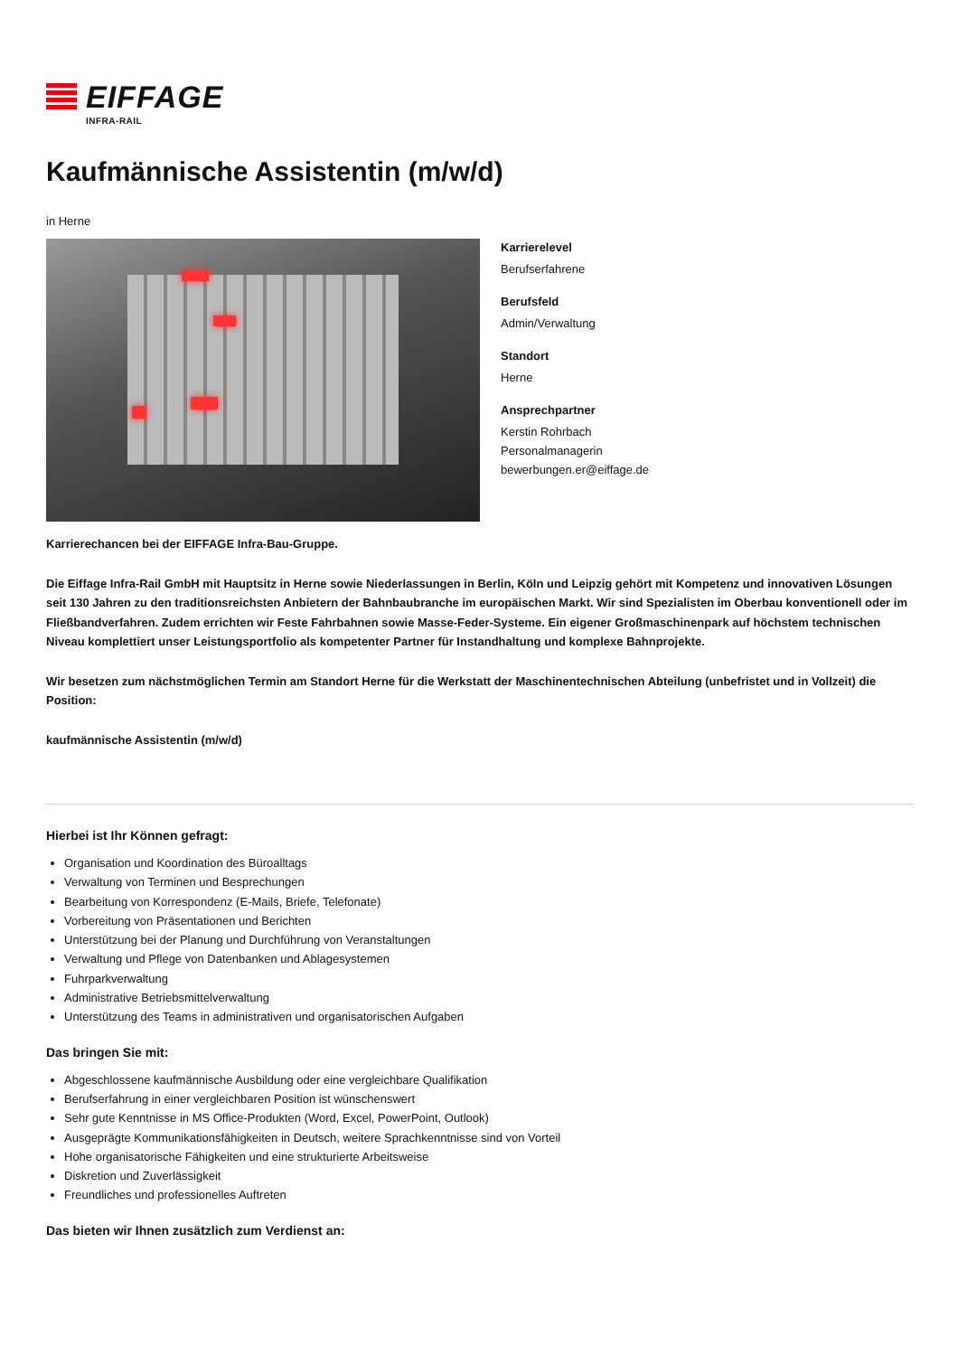EIFFAGE
INFRA-RAIL
Kaufmännische Assistentin (m/w/d)
in Herne
Karrierelevel
Berufserfahrene
Berufsfeld
Admin/Verwaltung
Standort
Herne
Ansprechpartner
Kerstin Rohrbach
Personalmanagerin
bewerbungen.er@eiffage.de
Karrierechancen bei der EIFFAGE Infra-Bau-Gruppe.
Die Eiffage Infra-Rail GmbH mit Hauptsitz in Herne sowie Niederlassungen in Berlin, Köln und Leipzig gehört mit Kompetenz und innovativen Lösungen seit 130 Jahren zu den traditionsreichsten Anbietern der Bahnbaubranche im europäischen Markt. Wir sind Spezialisten im Oberbau konventionell oder im Fließbandverfahren. Zudem errichten wir Feste Fahrbahnen sowie Masse-Feder-Systeme. Ein eigener Großmaschinenpark auf höchstem technischen Niveau komplettiert unser Leistungsportfolio als kompetenter Partner für Instandhaltung und komplexe Bahnprojekte.
Wir besetzen zum nächstmöglichen Termin am Standort Herne für die Werkstatt der Maschinentechnischen Abteilung (unbefristet und in Vollzeit) die Position:
kaufmännische Assistentin (m/w/d)
Hierbei ist Ihr Können gefragt:
Organisation und Koordination des Büroalltags
Verwaltung von Terminen und Besprechungen
Bearbeitung von Korrespondenz (E-Mails, Briefe, Telefonate)
Vorbereitung von Präsentationen und Berichten
Unterstützung bei der Planung und Durchführung von Veranstaltungen
Verwaltung und Pflege von Datenbanken und Ablagesystemen
Fuhrparkverwaltung
Administrative Betriebsmittelverwaltung
Unterstützung des Teams in administrativen und organisatorischen Aufgaben
Das bringen Sie mit:
Abgeschlossene kaufmännische Ausbildung oder eine vergleichbare Qualifikation
Berufserfahrung in einer vergleichbaren Position ist wünschenswert
Sehr gute Kenntnisse in MS Office-Produkten (Word, Excel, PowerPoint, Outlook)
Ausgeprägte Kommunikationsfähigkeiten in Deutsch, weitere Sprachkenntnisse sind von Vorteil
Hohe organisatorische Fähigkeiten und eine strukturierte Arbeitsweise
Diskretion und Zuverlässigkeit
Freundliches und professionelles Auftreten
Das bieten wir Ihnen zusätzlich zum Verdienst an: